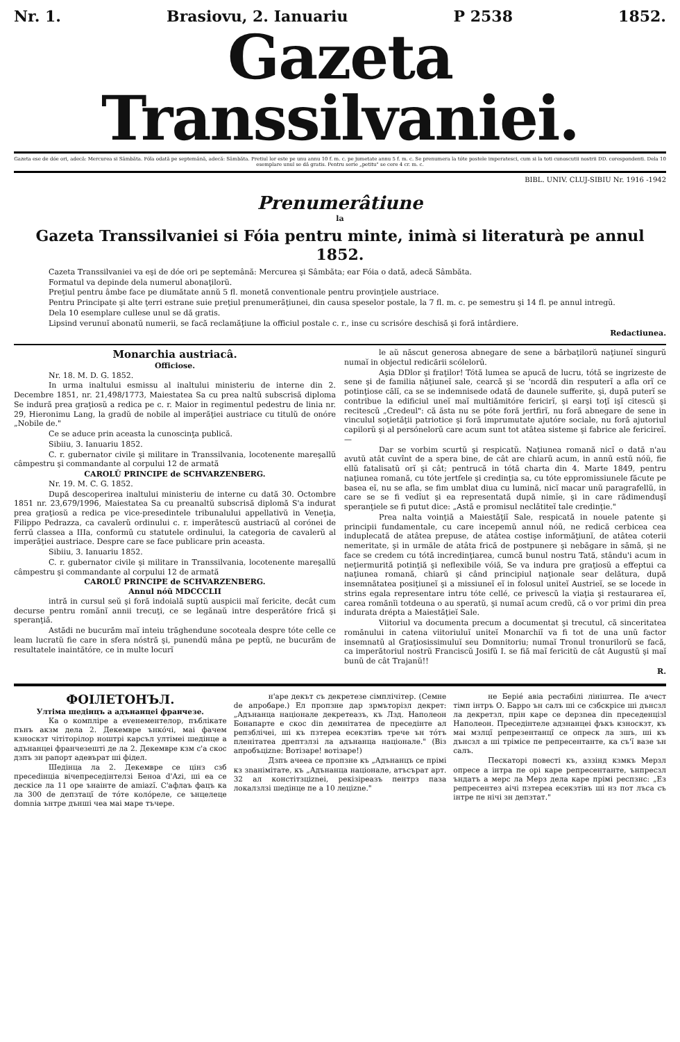Nr. 1. Brasiovu, 2. Ianuariu P 2538 1852.
Gazeta Transsilvaniei.
Gazeta ese de dóe ori, adecă: Mercurea si Sâmbăta. Fóĭa odată pe septemână, adecă: Sâmbăta. Pretiul lor este pe unu annu 10 f. m. c. pe jumetate annu 5 f. m. c. Se prenumera la tóte postele imperatesci, cum si la toti cunoscutii nostrii DD. corespondenti. Dela 10 esemplare unul se dă gratis. Pentru serie „petitu" se cere 4 cr. m. c.
BIBL. UNIV. CLUJ-SIBIU Nr. 1916 -1942
Prenumerâtiune
la
Gazeta Transsilvaniei si Fóia pentru minte, inimà si literaturà pe annul 1852.
Cazeta Transsilvaniei va eşi de dóe ori pe septemână: Mercurea şi Sâmbăta; ear Fóia o dată, adecă Sâmbăta.
Formatul va depinde dela numerul abonaţilorŭ.
Preţiul pentru âmbe face pe diumătate annŭ 5 fl. monetă conventionale pentru provinţiele austriace.
Pentru Principate şi alte ţerri estrane suie preţiul prenumerăţiunei, din causa speselor postale, la 7 fl. m. c. pe semestru şi 14 fl. pe annul intregŭ.
Dela 10 esemplare cullese unul se dă gratis.
Lipsind verunuĭ abonatŭ numerii, se facă reclamăţiune la officiul postale c. r., inse cu scrisóre deschisă şi foră intârdiere.
Redactiunea.
Monarchia austriacâ.
Officiose.
Nr. 18. M. D. G. 1852.
In urma inaltului esmissu al inaltului ministeriu de interne din 2. Decembre 1851, nr. 21,498/1773, Maiestatea Sa cu prea naltŭ subscrisă diploma Se indură prea graţiosŭ a redica pe c. r. Maior in regimentul pedestru de linia nr. 29, Hieronimu Lang, la gradŭ de nobile al imperăţiei austriace cu titulŭ de onóre „Nobile de."
Ce se aduce prin aceasta la cunoscinţa publică.
Sibiiu, 3. Ianuariu 1852.
C. r. gubernator civile şi militare in Transsilvania, locotenente mareşallŭ câmpestru şi commandante al corpului 12 de armată
CAROLŬ PRINCIPE de SCHVARZENBERG.
Nr. 19. M. C. G. 1852.
După descoperirea inaltului ministeriu de interne cu dată 30. Octombre 1851 nr. 23,679/1996, Maiestatea Sa cu preanaltŭ subscrisă diplomă S'a indurat prea graţiosŭ a redica pe vice-presedintele tribunalului appellativŭ in Veneţia, Filippo Pedrazza, ca cavalerŭ ordinului c. r. imperătescŭ austriacŭ al corónei de ferrŭ classea a IIIa, conformŭ cu statutele ordinului, la categoria de cavalerŭ al imperăţiei austriace. Despre care se face publicare prin aceasta.
Sibiiu, 3. Ianuariu 1852.
C. r. gubernator civile şi militare in Transsilvania, locotenente mareşallŭ câmpestru şi commandante al corpului 12 de armată
CAROLŬ PRINCIPE de SCHVARZENBERG.
Annul nóŭ MDCCCLII
intră in cursul seŭ şi foră indoială suptŭ auspicii maĭ fericite, decât cum decurse pentru romănĭ annii trecuţi, ce se legănaŭ intre desperătóre frică şi speranţiă.
Astădi ne bucurăm maĭ inteiu trăghendune socoteala despre tóte celle ce leam lucratŭ fie care in sfera nóstră şi, punendŭ mâna pe peptŭ, ne bucurăm de resultatele inaintătóre, ce in multe locurĭ
le aŭ născut generosa abnegare de sene a bărbaţilorŭ naţiuneĭ singurŭ numaĭ in objectul redicării scólelorŭ.
Aşia DDlor şi fraţilor! Tótă lumea se apucă de lucru, tótă se ingrizeste de sene şi de familia năţiuneĭ sale, cearcă şi se 'ncordă din resputerĭ a afla orĭ ce potinţiose călĭ, ca se se indemnisede odată de daunele sufferite, şi, după puterĭ se contribue la edificiul uneĭ maĭ multiămitóre fericirĭ, şi earşi toţĭ işĭ citescŭ şi recitescŭ „Credeul": că ăsta nu se póte foră jertfirĭ, nu foră abnegare de sene in vinculul soţietăţii patriotice şi foră imprumutate ajutóre sociale, nu foră ajutoriul capilorŭ şi al persónelorŭ care acum sunt tot atâtea sisteme şi fabrice ale fericireĭ. —
Dar se vorbim scurtŭ şi respicatŭ. Naţiunea romană nicĭ o dată n'au avutŭ atât cuvînt de a spera bine, de cât are chiarŭ acum, in annŭ estŭ nóŭ, fie ellŭ fatalisatŭ orĭ şi cât; pentrucă in tótă charta din 4. Marte 1849, pentru naţiunea romană, cu tóte jertfele şi credinţia sa, cu tóte eppromissiunele făcute pe basea eĭ, nu se afla, se fim umblat diua cu lumină, nicĭ macar unŭ paragrafellŭ, in care se se fi vedȋut şi ea representată după nimĭe, şi in care rădimenduşĭ speranţiele se fi putut dice: „Astă e promisul neclătiteĭ tale credinţie."
Prea nalta voinţiă a Maiestăţiĭ Sale, respicată in nouele patente şi principii fundamentale, cu care incepemŭ annul nóŭ, ne redică cerbicea cea induplecată de atâtea prepuse, de atâtea costişe informăţiunĭ, de atâtea coterii nemeritate, şi in urmăle de atâta frică de postpunere şi nebăgare in sămă, şi ne face se credem cu tótă incredinţiarea, cumcă bunul nostru Tată, stându'i acum in neţiermurită potinţiă şi neflexibile vóiă, Se va indura pre graţiosŭ a effeptui ca naţiunea romană, chiarŭ şi când principiul naţionale sear delătura, după insemnătatea posiţiuneĭ şi a missiuneĭ eĭ in folosul uniteĭ Austrieĭ, se se locede in strins egala representare intru tóte cellé, ce privescŭ la viaţia şi restaurarea eĭ, carea romănĭi totdeuna o au speratŭ, şi numaĭ acum credŭ, că o vor primi din prea indurata drépta a Maiestăţieĭ Sale.
Viitoriul va documenta precum a documentat şi trecutul, că sinceritatea romănului in catena viitoriuluĭ uniteĭ Monarchiĭ va fi tot de una unŭ factor insemnatŭ al Graţiosissimuluĭ seu Domnitoriu; numaĭ Tronul tronurilorŭ se facă, ca imperătoriul nostrŭ Franciscŭ Josifŭ I. se fiă maĭ fericitŭ de cât Augustŭ şi maĭ bunŭ de cât Trajanŭ!!
R.
ФОIЛЕТОНЪЛ.
Ултіма шедінцъ а адънанцеі франчезе.
Ка о компліpе а еvенементелор, пъблікате пънъ акзм дела 2. Декемвре ънкóчі, маі фачем кзноскзт чітіторілор ноштрі карсъл ултімеі шедінце а адънанцеі франчезешті де ла 2. Декемвре кзм с'а скос дзпъ зн рапорт адевърат ші фідел.
Шедінца ла 2. Декемвре се цінз сзб преcedінціа вічепреседінтелзі Беноа d'Azi, ші ea се дескісе ла 11 оре ънаінте de amiazĭ. С'афлаъ фацъ ка ла 300 de депзтацĭ de тóте колóреле, се ънцелеце domnia ънтре дънші чеа маі маре тъчере.
н'аре декът съ декретезе сімплічітер. (Семне de апробаре.) Ел пропзне дар зрмъторізл декрет: „Адънанца націонале декретеазъ, къ Лзд. Наполеон Бонапарте е скос din демнітатеа de преседінте ал репзблічеі, ші къ пзтереа есекзтівъ тречe ън тóтъ пленітатеа дрептзлзі ла адънанца націонале." (Віз апробъціzne: Вотізаре! вотізаре!)
Дзпъ ачееа се пропзне къ „Адънанцъ се прімі кз зnанімітате, къ „Адънанца націонале, атъсърат арт. 32 ал констітзціzneі, рекізіреазъ пентрз паза локалзлзі шедінце пе а 10 леціzne."
не Берié авіа рестабілі лініштеа. Пе ачест тімп інтръ О. Барро ън салъ ші се сзбскріcе ші дънсзл ла декретзл, прін каре се depзnea din преседенцізl Наполеон. Преседінтеле адзнанцеі фъкъ кзноскзт, къ маі мзлцĭ репрезентанцĭ се опреск ла зшъ, ші къ дънсзл а ші трімісе пе репресентанте, ка съ'ĭ вазе ън салъ.
Пескаторі повесті къ, аззінд кзмкъ Мерзл опресе а інтра пе орі каре репресентанте, ънпресзл ъндатъ а мерс ла Мерз дела каре прімі респзнс: „Ез репресентез аічі пзтереа есекзтівъ ші нз пот лъса съ інтре пе нічі зн депзтат."